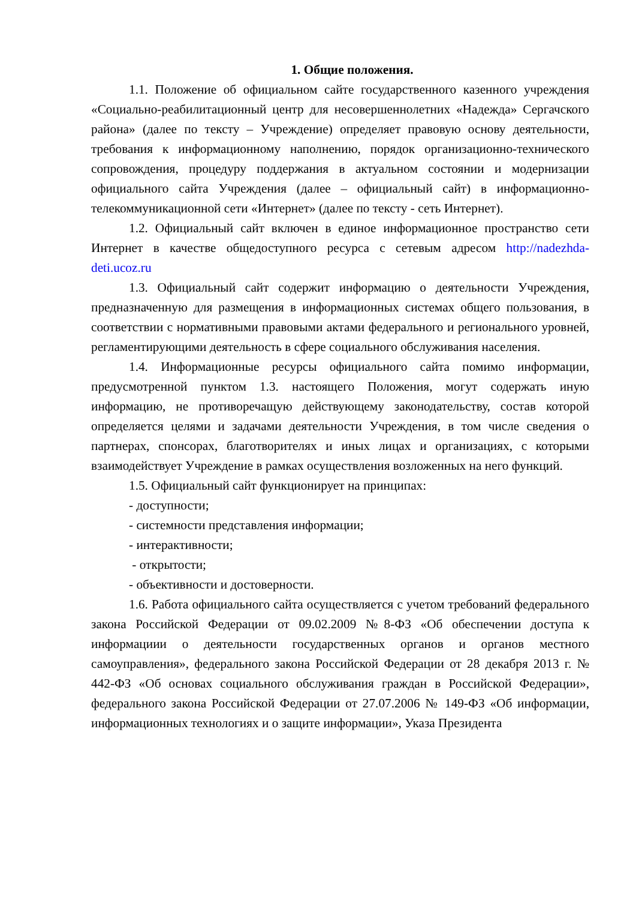1. Общие положения.
1.1. Положение об официальном сайте государственного казенного учреждения «Социально-реабилитационный центр для несовершеннолетних «Надежда» Сергачского района» (далее по тексту – Учреждение) определяет правовую основу деятельности, требования к информационному наполнению, порядок организационно-технического сопровождения, процедуру поддержания в актуальном состоянии и модернизации официального сайта Учреждения (далее – официальный сайт) в информационно-телекоммуникационной сети «Интернет» (далее по тексту - сеть Интернет).
1.2. Официальный сайт включен в единое информационное пространство сети Интернет в качестве общедоступного ресурса с сетевым адресом http://nadezhda-deti.ucoz.ru
1.3. Официальный сайт содержит информацию о деятельности Учреждения, предназначенную для размещения в информационных системах общего пользования, в соответствии с нормативными правовыми актами федерального и регионального уровней, регламентирующими деятельность в сфере социального обслуживания населения.
1.4. Информационные ресурсы официального сайта помимо информации, предусмотренной пунктом 1.3. настоящего Положения, могут содержать иную информацию, не противоречащую действующему законодательству, состав которой определяется целями и задачами деятельности Учреждения, в том числе сведения о партнерах, спонсорах, благотворителях и иных лицах и организациях, с которыми взаимодействует Учреждение в рамках осуществления возложенных на него функций.
1.5. Официальный сайт функционирует на принципах:
- доступности;
- системности представления информации;
- интерактивности;
- открытости;
- объективности и достоверности.
1.6. Работа официального сайта осуществляется с учетом требований федерального закона Российской Федерации от 09.02.2009 №8-ФЗ «Об обеспечении доступа к информациии о деятельности государственных органов и органов местного самоуправления», федерального закона Российской Федерации от 28 декабря 2013 г. № 442-ФЗ «Об основах социального обслуживания граждан в Российской Федерации», федерального закона Российской Федерации от 27.07.2006 № 149-ФЗ «Об информации, информационных технологиях и о защите информации», Указа Президента